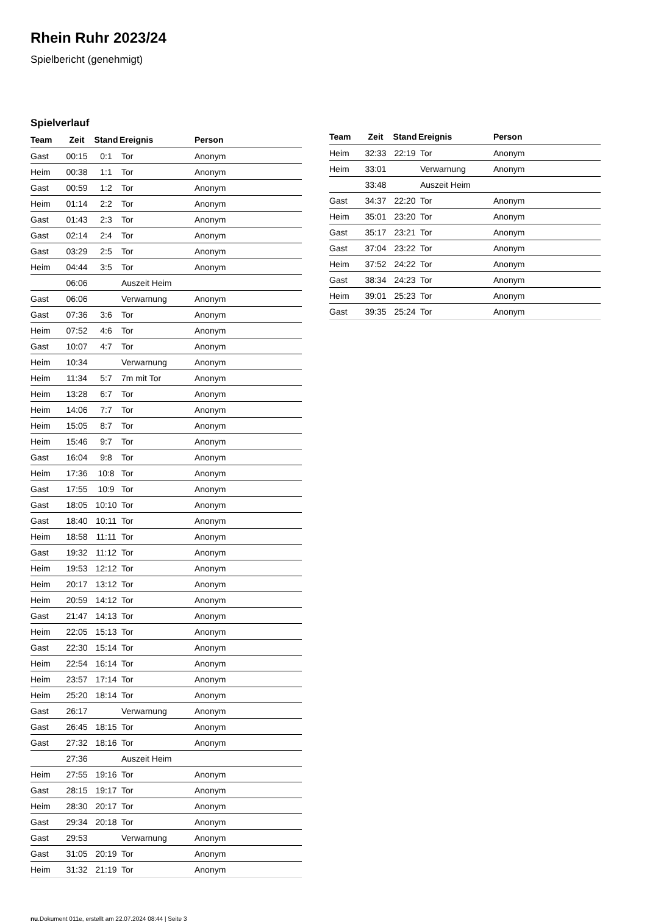Rhein Ruhr 2023/24
Spielbericht (genehmigt)
Spielverlauf
| Team | Zeit | Stand | Ereignis | Person |
| --- | --- | --- | --- | --- |
| Gast | 00:15 | 0:1 | Tor | Anonym |
| Heim | 00:38 | 1:1 | Tor | Anonym |
| Gast | 00:59 | 1:2 | Tor | Anonym |
| Heim | 01:14 | 2:2 | Tor | Anonym |
| Gast | 01:43 | 2:3 | Tor | Anonym |
| Gast | 02:14 | 2:4 | Tor | Anonym |
| Gast | 03:29 | 2:5 | Tor | Anonym |
| Heim | 04:44 | 3:5 | Tor | Anonym |
| | 06:06 | | Auszeit Heim | |
| Gast | 06:06 | | Verwarnung | Anonym |
| Gast | 07:36 | 3:6 | Tor | Anonym |
| Heim | 07:52 | 4:6 | Tor | Anonym |
| Gast | 10:07 | 4:7 | Tor | Anonym |
| Heim | 10:34 | | Verwarnung | Anonym |
| Heim | 11:34 | 5:7 | 7m mit Tor | Anonym |
| Heim | 13:28 | 6:7 | Tor | Anonym |
| Heim | 14:06 | 7:7 | Tor | Anonym |
| Heim | 15:05 | 8:7 | Tor | Anonym |
| Heim | 15:46 | 9:7 | Tor | Anonym |
| Gast | 16:04 | 9:8 | Tor | Anonym |
| Heim | 17:36 | 10:8 | Tor | Anonym |
| Gast | 17:55 | 10:9 | Tor | Anonym |
| Gast | 18:05 | 10:10 | Tor | Anonym |
| Gast | 18:40 | 10:11 | Tor | Anonym |
| Heim | 18:58 | 11:11 | Tor | Anonym |
| Gast | 19:32 | 11:12 | Tor | Anonym |
| Heim | 19:53 | 12:12 | Tor | Anonym |
| Heim | 20:17 | 13:12 | Tor | Anonym |
| Heim | 20:59 | 14:12 | Tor | Anonym |
| Gast | 21:47 | 14:13 | Tor | Anonym |
| Heim | 22:05 | 15:13 | Tor | Anonym |
| Gast | 22:30 | 15:14 | Tor | Anonym |
| Heim | 22:54 | 16:14 | Tor | Anonym |
| Heim | 23:57 | 17:14 | Tor | Anonym |
| Heim | 25:20 | 18:14 | Tor | Anonym |
| Gast | 26:17 | | Verwarnung | Anonym |
| Gast | 26:45 | 18:15 | Tor | Anonym |
| Gast | 27:32 | 18:16 | Tor | Anonym |
| | 27:36 | | Auszeit Heim | |
| Heim | 27:55 | 19:16 | Tor | Anonym |
| Gast | 28:15 | 19:17 | Tor | Anonym |
| Heim | 28:30 | 20:17 | Tor | Anonym |
| Gast | 29:34 | 20:18 | Tor | Anonym |
| Gast | 29:53 | | Verwarnung | Anonym |
| Gast | 31:05 | 20:19 | Tor | Anonym |
| Heim | 31:32 | 21:19 | Tor | Anonym |
| Team | Zeit | Stand | Ereignis | Person |
| --- | --- | --- | --- | --- |
| Heim | 32:33 | 22:19 | Tor | Anonym |
| Heim | 33:01 | | Verwarnung | Anonym |
| | 33:48 | | Auszeit Heim | |
| Gast | 34:37 | 22:20 | Tor | Anonym |
| Heim | 35:01 | 23:20 | Tor | Anonym |
| Gast | 35:17 | 23:21 | Tor | Anonym |
| Gast | 37:04 | 23:22 | Tor | Anonym |
| Heim | 37:52 | 24:22 | Tor | Anonym |
| Gast | 38:34 | 24:23 | Tor | Anonym |
| Heim | 39:01 | 25:23 | Tor | Anonym |
| Gast | 39:35 | 25:24 | Tor | Anonym |
nu.Dokument 011e, erstellt am 22.07.2024 08:44 | Seite 3